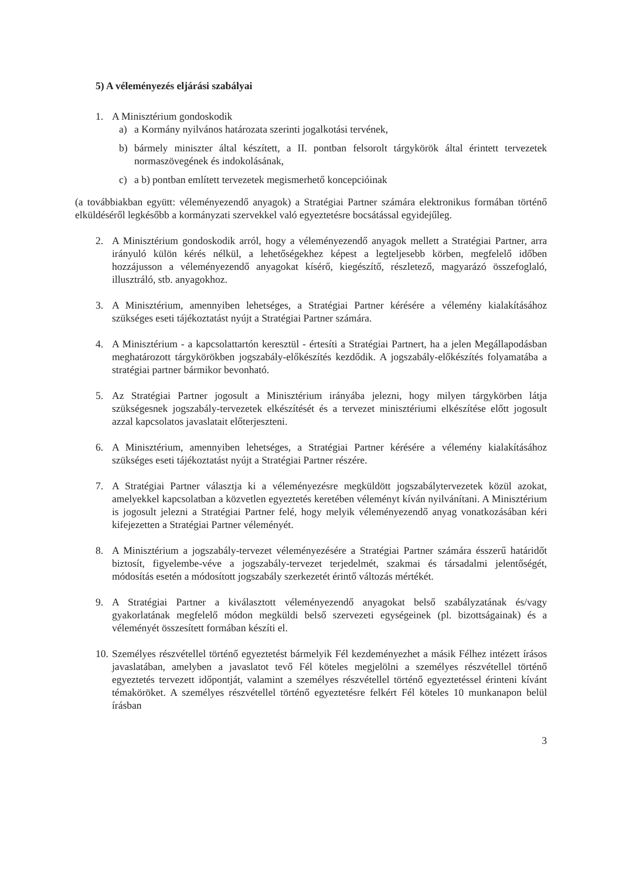5) A véleményezés eljárási szabályai
1. A Minisztérium gondoskodik
a) a Kormány nyilvános határozata szerinti jogalkotási tervének,
b) bármely miniszter által készített, a II. pontban felsorolt tárgykörök által érintett tervezetek normaszövegének és indokolásának,
c) a b) pontban említett tervezetek megismerhető koncepcióinak
(a továbbiakban együtt: véleményezendő anyagok) a Stratégiai Partner számára elektronikus formában történő elküldéséről legkésőbb a kormányzati szervekkel való egyeztetésre bocsátással egyidejűleg.
2. A Minisztérium gondoskodik arról, hogy a véleményezendő anyagok mellett a Stratégiai Partner, arra irányuló külön kérés nélkül, a lehetőségekhez képest a legteljesebb körben, megfelelő időben hozzájusson a véleményezendő anyagokat kísérő, kiegészítő, részletező, magyarázó összefoglaló, illusztráló, stb. anyagokhoz.
3. A Minisztérium, amennyiben lehetséges, a Stratégiai Partner kérésére a vélemény kialakításához szükséges eseti tájékoztatást nyújt a Stratégiai Partner számára.
4. A Minisztérium - a kapcsolattartón keresztül - értesíti a Stratégiai Partnert, ha a jelen Megállapodásban meghatározott tárgykörökben jogszabály-előkészítés kezdődik. A jogszabály-előkészítés folyamatába a stratégiai partner bármikor bevonható.
5. Az Stratégiai Partner jogosult a Minisztérium irányába jelezni, hogy milyen tárgykörben látja szükségesnek jogszabály-tervezetek elkészítését és a tervezet minisztériumi elkészítése előtt jogosult azzal kapcsolatos javaslatait előterjeszteni.
6. A Minisztérium, amennyiben lehetséges, a Stratégiai Partner kérésére a vélemény kialakításához szükséges eseti tájékoztatást nyújt a Stratégiai Partner részére.
7. A Stratégiai Partner választja ki a véleményezésre megküldött jogszabálytervezetek közül azokat, amelyekkel kapcsolatban a közvetlen egyeztetés keretében véleményt kíván nyilvánítani. A Minisztérium is jogosult jelezni a Stratégiai Partner felé, hogy melyik véleményezendő anyag vonatkozásában kéri kifejezetten a Stratégiai Partner véleményét.
8. A Minisztérium a jogszabály-tervezet véleményezésére a Stratégiai Partner számára ésszerű határidőt biztosít, figyelembe-véve a jogszabály-tervezet terjedelmét, szakmai és társadalmi jelentőségét, módosítás esetén a módosított jogszabály szerkezetét érintő változás mértékét.
9. A Stratégiai Partner a kiválasztott véleményezendő anyagokat belső szabályzatának és/vagy gyakorlatának megfelelő módon megküldi belső szervezeti egységeinek (pl. bizottságainak) és a véleményét összesített formában készíti el.
10.
Személyes részvétellel történő egyeztetést bármelyik Fél kezdeményezhet a másik Félhez intézett írásos javaslatában, amelyben a javaslatot tevő Fél köteles megjelölni a személyes részvétellel történő egyeztetés tervezett időpontját, valamint a személyes részvétellel történő egyeztetéssel érinteni kívánt témaköröket. A személyes részvétellel történő egyeztetésre felkért Fél köteles 10 munkanapon belül írásban
3